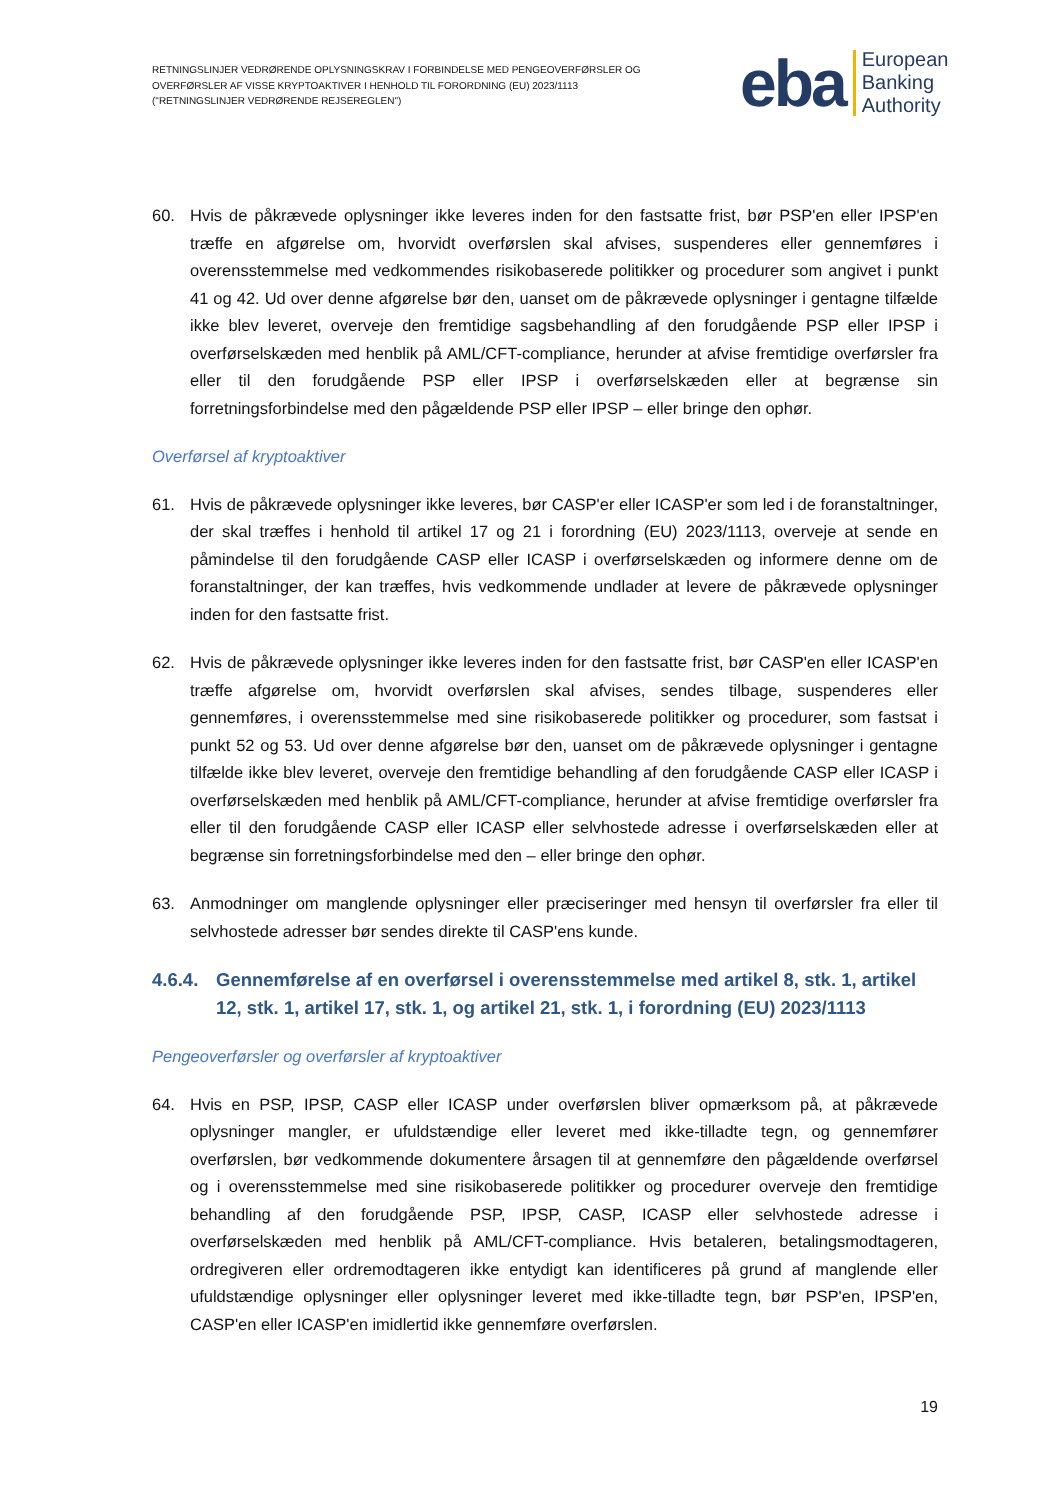RETNINGSLINJER VEDRØRENDE OPLYSNINGSKRAV I FORBINDELSE MED PENGEOVERFØRSLER OG OVERFØRSLER AF VISSE KRYPTOAKTIVER I HENHOLD TIL FORORDNING (EU) 2023/1113 ("RETNINGSLINJER VEDRØRENDE REJSEREGLEN")
eba European
Banking
Authority
60. Hvis de påkrævede oplysninger ikke leveres inden for den fastsatte frist, bør PSP'en eller IPSP'en træffe en afgørelse om, hvorvidt overførslen skal afvises, suspenderes eller gennemføres i overensstemmelse med vedkommendes risikobaserede politikker og procedurer som angivet i punkt 41 og 42. Ud over denne afgørelse bør den, uanset om de påkrævede oplysninger i gentagne tilfælde ikke blev leveret, overveje den fremtidige sagsbehandling af den forudgående PSP eller IPSP i overførselskæden med henblik på AML/CFT-compliance, herunder at afvise fremtidige overførsler fra eller til den forudgående PSP eller IPSP i overførselskæden eller at begrænse sin forretningsforbindelse med den pågældende PSP eller IPSP – eller bringe den ophør.
Overførsel af kryptoaktiver
61. Hvis de påkrævede oplysninger ikke leveres, bør CASP'er eller ICASP'er som led i de foranstaltninger, der skal træffes i henhold til artikel 17 og 21 i forordning (EU) 2023/1113, overveje at sende en påmindelse til den forudgående CASP eller ICASP i overførselskæden og informere denne om de foranstaltninger, der kan træffes, hvis vedkommende undlader at levere de påkrævede oplysninger inden for den fastsatte frist.
62. Hvis de påkrævede oplysninger ikke leveres inden for den fastsatte frist, bør CASP'en eller ICASP'en træffe afgørelse om, hvorvidt overførslen skal afvises, sendes tilbage, suspenderes eller gennemføres, i overensstemmelse med sine risikobaserede politikker og procedurer, som fastsat i punkt 52 og 53. Ud over denne afgørelse bør den, uanset om de påkrævede oplysninger i gentagne tilfælde ikke blev leveret, overveje den fremtidige behandling af den forudgående CASP eller ICASP i overførselskæden med henblik på AML/CFT-compliance, herunder at afvise fremtidige overførsler fra eller til den forudgående CASP eller ICASP eller selvhostede adresse i overførselskæden eller at begrænse sin forretningsforbindelse med den – eller bringe den ophør.
63. Anmodninger om manglende oplysninger eller præciseringer med hensyn til overførsler fra eller til selvhostede adresser bør sendes direkte til CASP'ens kunde.
4.6.4. Gennemførelse af en overførsel i overensstemmelse med artikel 8, stk. 1, artikel 12, stk. 1, artikel 17, stk. 1, og artikel 21, stk. 1, i forordning (EU) 2023/1113
Pengeoverførsler og overførsler af kryptoaktiver
64. Hvis en PSP, IPSP, CASP eller ICASP under overførslen bliver opmærksom på, at påkrævede oplysninger mangler, er ufuldstændige eller leveret med ikke-tilladte tegn, og gennemfører overførslen, bør vedkommende dokumentere årsagen til at gennemføre den pågældende overførsel og i overensstemmelse med sine risikobaserede politikker og procedurer overveje den fremtidige behandling af den forudgående PSP, IPSP, CASP, ICASP eller selvhostede adresse i overførselskæden med henblik på AML/CFT-compliance. Hvis betaleren, betalingsmodtageren, ordregiveren eller ordremodtageren ikke entydigt kan identificeres på grund af manglende eller ufuldstændige oplysninger eller oplysninger leveret med ikke-tilladte tegn, bør PSP'en, IPSP'en, CASP'en eller ICASP'en imidlertid ikke gennemføre overførslen.
19